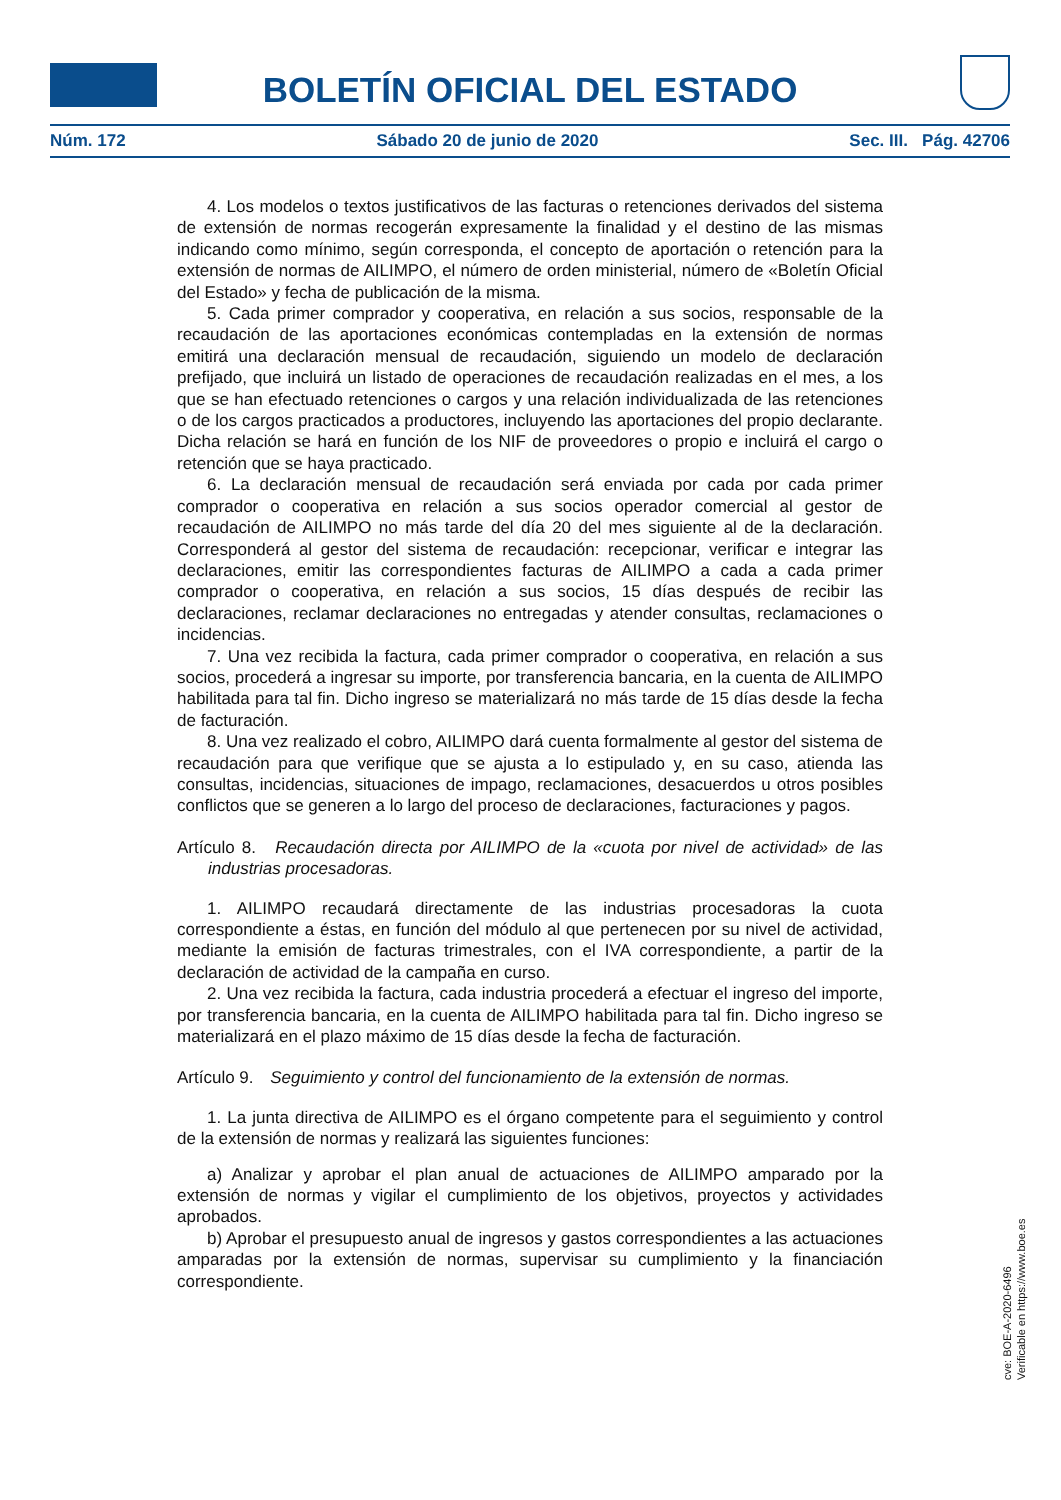BOLETÍN OFICIAL DEL ESTADO
Núm. 172 Sábado 20 de junio de 2020 Sec. III. Pág. 42706
4. Los modelos o textos justificativos de las facturas o retenciones derivados del sistema de extensión de normas recogerán expresamente la finalidad y el destino de las mismas indicando como mínimo, según corresponda, el concepto de aportación o retención para la extensión de normas de AILIMPO, el número de orden ministerial, número de «Boletín Oficial del Estado» y fecha de publicación de la misma.
5. Cada primer comprador y cooperativa, en relación a sus socios, responsable de la recaudación de las aportaciones económicas contempladas en la extensión de normas emitirá una declaración mensual de recaudación, siguiendo un modelo de declaración prefijado, que incluirá un listado de operaciones de recaudación realizadas en el mes, a los que se han efectuado retenciones o cargos y una relación individualizada de las retenciones o de los cargos practicados a productores, incluyendo las aportaciones del propio declarante. Dicha relación se hará en función de los NIF de proveedores o propio e incluirá el cargo o retención que se haya practicado.
6. La declaración mensual de recaudación será enviada por cada por cada primer comprador o cooperativa en relación a sus socios operador comercial al gestor de recaudación de AILIMPO no más tarde del día 20 del mes siguiente al de la declaración. Corresponderá al gestor del sistema de recaudación: recepcionar, verificar e integrar las declaraciones, emitir las correspondientes facturas de AILIMPO a cada a cada primer comprador o cooperativa, en relación a sus socios, 15 días después de recibir las declaraciones, reclamar declaraciones no entregadas y atender consultas, reclamaciones o incidencias.
7. Una vez recibida la factura, cada primer comprador o cooperativa, en relación a sus socios, procederá a ingresar su importe, por transferencia bancaria, en la cuenta de AILIMPO habilitada para tal fin. Dicho ingreso se materializará no más tarde de 15 días desde la fecha de facturación.
8. Una vez realizado el cobro, AILIMPO dará cuenta formalmente al gestor del sistema de recaudación para que verifique que se ajusta a lo estipulado y, en su caso, atienda las consultas, incidencias, situaciones de impago, reclamaciones, desacuerdos u otros posibles conflictos que se generen a lo largo del proceso de declaraciones, facturaciones y pagos.
Artículo 8. Recaudación directa por AILIMPO de la «cuota por nivel de actividad» de las industrias procesadoras.
1. AILIMPO recaudará directamente de las industrias procesadoras la cuota correspondiente a éstas, en función del módulo al que pertenecen por su nivel de actividad, mediante la emisión de facturas trimestrales, con el IVA correspondiente, a partir de la declaración de actividad de la campaña en curso.
2. Una vez recibida la factura, cada industria procederá a efectuar el ingreso del importe, por transferencia bancaria, en la cuenta de AILIMPO habilitada para tal fin. Dicho ingreso se materializará en el plazo máximo de 15 días desde la fecha de facturación.
Artículo 9. Seguimiento y control del funcionamiento de la extensión de normas.
1. La junta directiva de AILIMPO es el órgano competente para el seguimiento y control de la extensión de normas y realizará las siguientes funciones:
a) Analizar y aprobar el plan anual de actuaciones de AILIMPO amparado por la extensión de normas y vigilar el cumplimiento de los objetivos, proyectos y actividades aprobados.
b) Aprobar el presupuesto anual de ingresos y gastos correspondientes a las actuaciones amparadas por la extensión de normas, supervisar su cumplimiento y la financiación correspondiente.
cve: BOE-A-2020-6496
Verificable en https://www.boe.es